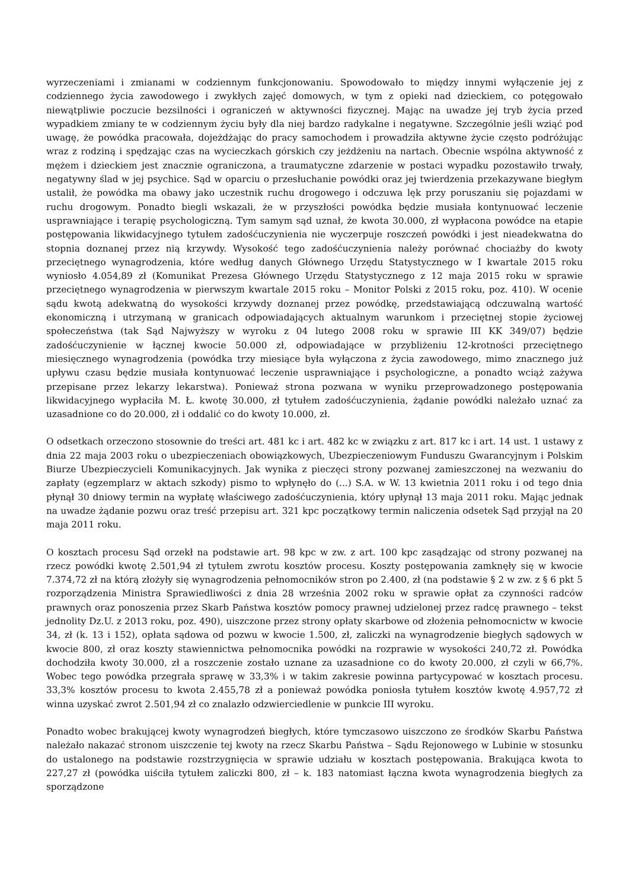wyrzeczeniami i zmianami w codziennym funkcjonowaniu. Spowodowało to między innymi wyłączenie jej z codziennego życia zawodowego i zwykłych zajęć domowych, w tym z opieki nad dzieckiem, co potęgowało niewątpliwie poczucie bezsilności i ograniczeń w aktywności fizycznej. Mając na uwadze jej tryb życia przed wypadkiem zmiany te w codziennym życiu były dla niej bardzo radykalne i negatywne. Szczególnie jeśli wziąć pod uwagę, że powódka pracowała, dojeżdżając do pracy samochodem i prowadziła aktywne życie często podróżując wraz z rodziną i spędzając czas na wycieczkach górskich czy jeżdżeniu na nartach. Obecnie wspólna aktywność z mężem i dzieckiem jest znacznie ograniczona, a traumatyczne zdarzenie w postaci wypadku pozostawiło trwały, negatywny ślad w jej psychice. Sąd w oparciu o przesłuchanie powódki oraz jej twierdzenia przekazywane biegłym ustalił, że powódka ma obawy jako uczestnik ruchu drogowego i odczuwa lęk przy poruszaniu się pojazdami w ruchu drogowym. Ponadto biegli wskazali, że w przyszłości powódka będzie musiała kontynuować leczenie usprawniające i terapię psychologiczną. Tym samym sąd uznał, że kwota 30.000, zł wypłacona powódce na etapie postępowania likwidacyjnego tytułem zadośćuczynienia nie wyczerpuje roszczeń powódki i jest nieadekwatna do stopnia doznanej przez nią krzywdy. Wysokość tego zadośćuczynienia należy porównać chociażby do kwoty przeciętnego wynagrodzenia, które według danych Głównego Urzędu Statystycznego w I kwartale 2015 roku wyniosło 4.054,89 zł (Komunikat Prezesa Głównego Urzędu Statystycznego z 12 maja 2015 roku w sprawie przeciętnego wynagrodzenia w pierwszym kwartale 2015 roku – Monitor Polski z 2015 roku, poz. 410). W ocenie sądu kwotą adekwatną do wysokości krzywdy doznanej przez powódkę, przedstawiającą odczuwalną wartość ekonomiczną i utrzymaną w granicach odpowiadających aktualnym warunkom i przeciętnej stopie życiowej społeczeństwa (tak Sąd Najwyższy w wyroku z 04 lutego 2008 roku w sprawie III KK 349/07) będzie zadośćuczynienie w łącznej kwocie 50.000 zł, odpowiadające w przybliżeniu 12-krotności przeciętnego miesięcznego wynagrodzenia (powódka trzy miesiące była wyłączona z życia zawodowego, mimo znacznego już upływu czasu będzie musiała kontynuować leczenie usprawniające i psychologiczne, a ponadto wciąż zażywa przepisane przez lekarzy lekarstwa). Ponieważ strona pozwana w wyniku przeprowadzonego postępowania likwidacyjnego wypłaciła M. Ł. kwotę 30.000, zł tytułem zadośćuczynienia, żądanie powódki należało uznać za uzasadnione co do 20.000, zł i oddalić co do kwoty 10.000, zł.
O odsetkach orzeczono stosownie do treści art. 481 kc i art. 482 kc w związku z art. 817 kc i art. 14 ust. 1 ustawy z dnia 22 maja 2003 roku o ubezpieczeniach obowiązkowych, Ubezpieczeniowym Funduszu Gwarancyjnym i Polskim Biurze Ubezpieczycieli Komunikacyjnych. Jak wynika z pieczęci strony pozwanej zamieszczonej na wezwaniu do zapłaty (egzemplarz w aktach szkody) pismo to wpłynęło do (...) S.A. w W. 13 kwietnia 2011 roku i od tego dnia płynął 30 dniowy termin na wypłatę właściwego zadośćuczynienia, który upłynął 13 maja 2011 roku. Mając jednak na uwadze żądanie pozwu oraz treść przepisu art. 321 kpc początkowy termin naliczenia odsetek Sąd przyjął na 20 maja 2011 roku.
O kosztach procesu Sąd orzekł na podstawie art. 98 kpc w zw. z art. 100 kpc zasądzając od strony pozwanej na rzecz powódki kwotę 2.501,94 zł tytułem zwrotu kosztów procesu. Koszty postępowania zamknęły się w kwocie 7.374,72 zł na którą złożyły się wynagrodzenia pełnomocników stron po 2.400, zł (na podstawie § 2 w zw. z § 6 pkt 5 rozporządzenia Ministra Sprawiedliwości z dnia 28 września 2002 roku w sprawie opłat za czynności radców prawnych oraz ponoszenia przez Skarb Państwa kosztów pomocy prawnej udzielonej przez radcę prawnego – tekst jednolity Dz.U. z 2013 roku, poz. 490), uiszczone przez strony opłaty skarbowe od złożenia pełnomocnictw w kwocie 34, zł (k. 13 i 152), opłata sądowa od pozwu w kwocie 1.500, zł, zaliczki na wynagrodzenie biegłych sądowych w kwocie 800, zł oraz koszty stawiennictwa pełnomocnika powódki na rozprawie w wysokości 240,72 zł. Powódka dochodziła kwoty 30.000, zł a roszczenie zostało uznane za uzasadnione co do kwoty 20.000, zł czyli w 66,7%. Wobec tego powódka przegrała sprawę w 33,3% i w takim zakresie powinna partycypować w kosztach procesu. 33,3% kosztów procesu to kwota 2.455,78 zł a ponieważ powódka poniosła tytułem kosztów kwotę 4.957,72 zł winna uzyskać zwrot 2.501,94 zł co znalazło odzwierciedlenie w punkcie III wyroku.
Ponadto wobec brakującej kwoty wynagrodzeń biegłych, które tymczasowo uiszczono ze środków Skarbu Państwa należało nakazać stronom uiszczenie tej kwoty na rzecz Skarbu Państwa – Sądu Rejonowego w Lubinie w stosunku do ustalonego na podstawie rozstrzygnięcia w sprawie udziału w kosztach postępowania. Brakująca kwota to 227,27 zł (powódka uiściła tytułem zaliczki 800, zł – k. 183 natomiast łączna kwota wynagrodzenia biegłych za sporządzone